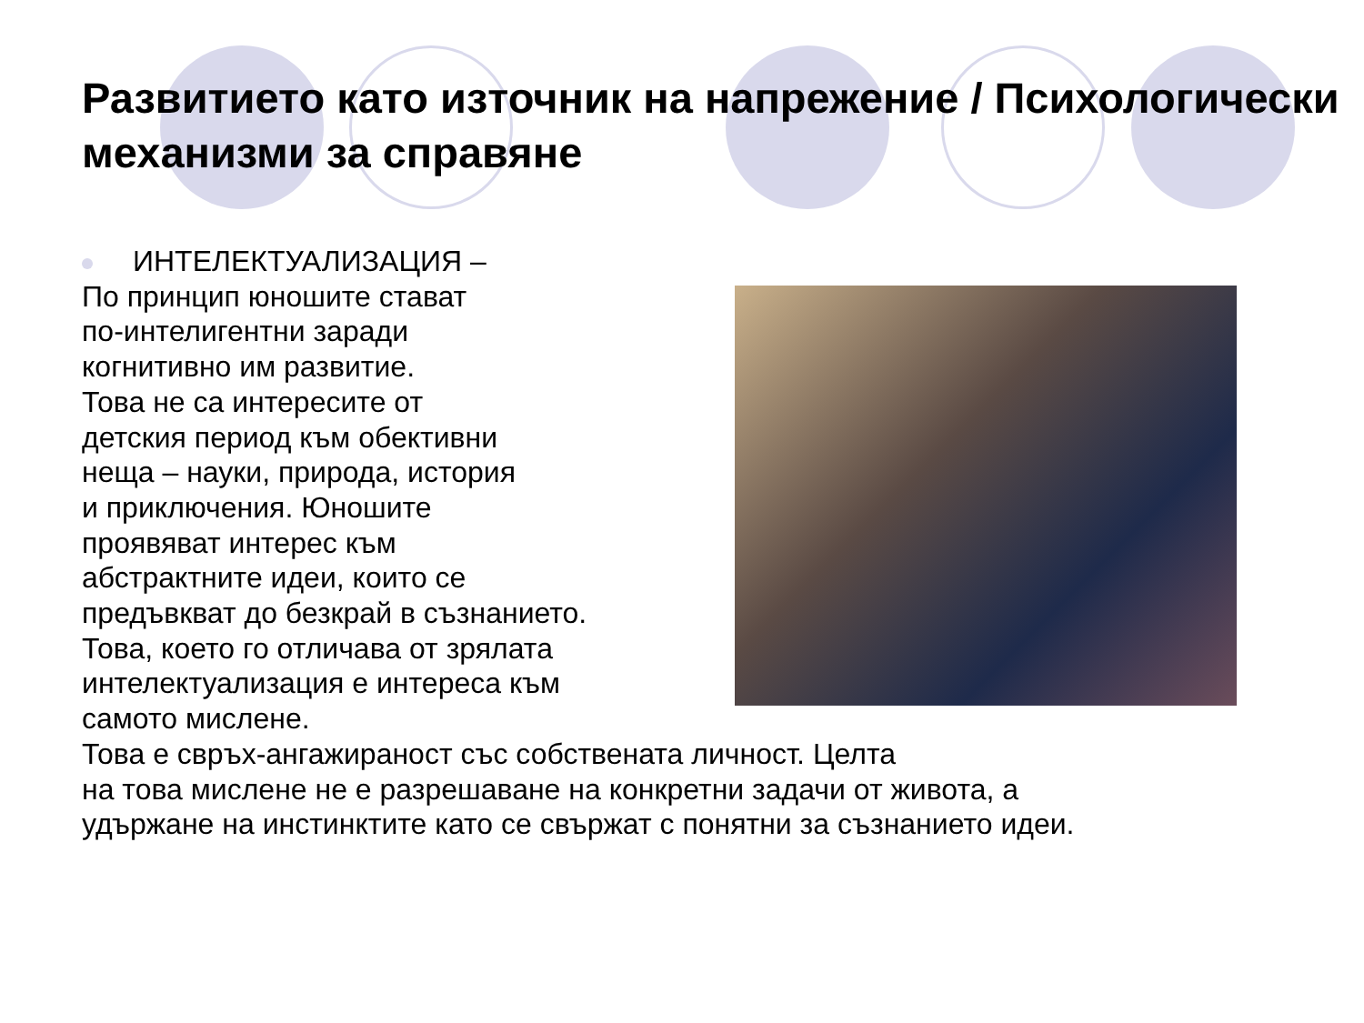Развитието като източник на напрежение / Психологически механизми за справяне
ИНТЕЛЕКТУАЛИЗАЦИЯ –
По принцип юношите стават
по-интелигентни заради
когнитивно им развитие.
Това не са интересите от
детския период към обективни
неща – науки, природа, история
и приключения. Юношите
проявяват интерес към
абстрактните идеи, които се
предъвкват до безкрай в съзнанието.
Това, което го отличава от зрялата
интелектуализация е интереса към
самото мислене.
Това е свръх-ангажираност със собствената личност. Целта
на това мислене не е разрешаване на конкретни задачи от живота, а
удържане на инстинктите като се свържат с понятни за съзнанието идеи.